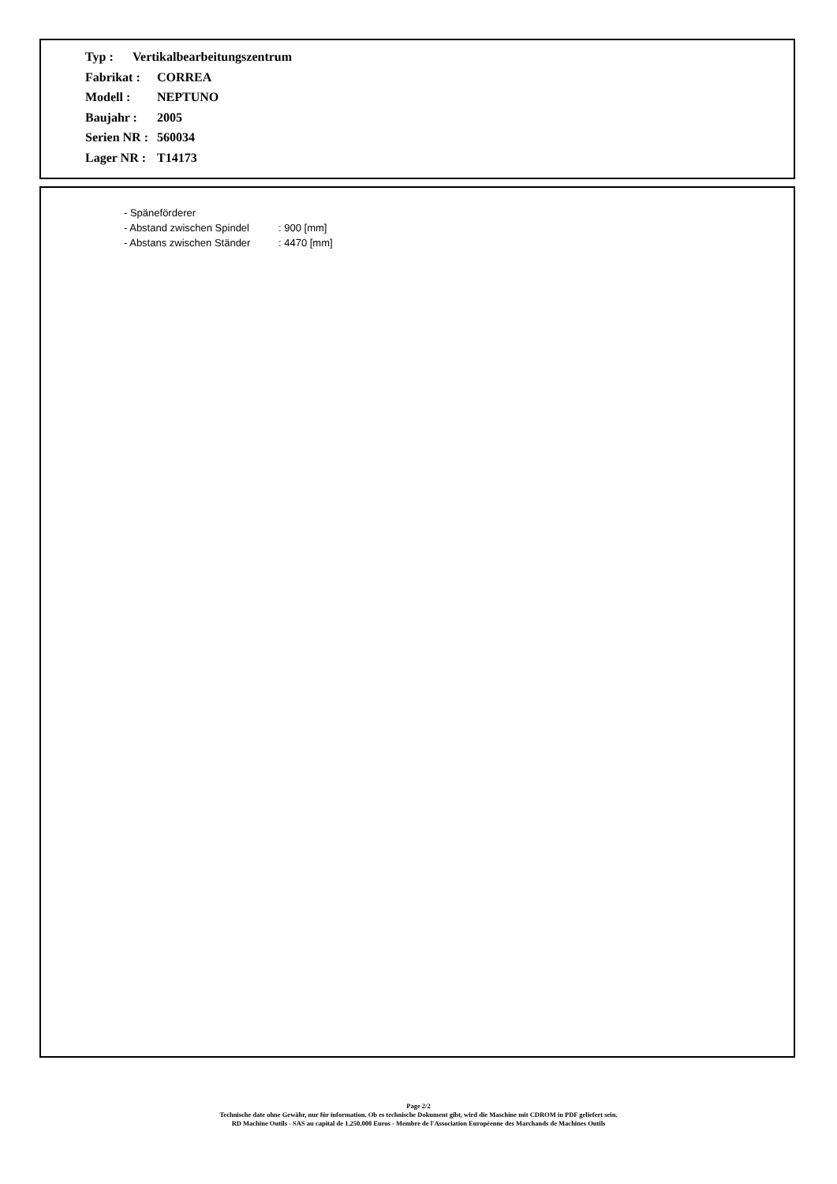Typ : Vertikalbearbeitungszentrum
Fabrikat : CORREA
Modell : NEPTUNO
Baujahr : 2005
Serien NR : 560034
Lager NR : T14173
- Späneförderer
- Abstand zwischen Spindel: 900 [mm]
- Abstans zwischen Ständer: 4470 [mm]
Page 2/2
Technische date ohne Gewähr, nur für information. Ob es technische Dokument gibt, wird die Maschine mit CDROM in PDF geliefert sein.
RD Machine Outils - SAS au capital de 1.250.000 Euros - Membre de l'Association Européenne des Marchands de Machines Outils